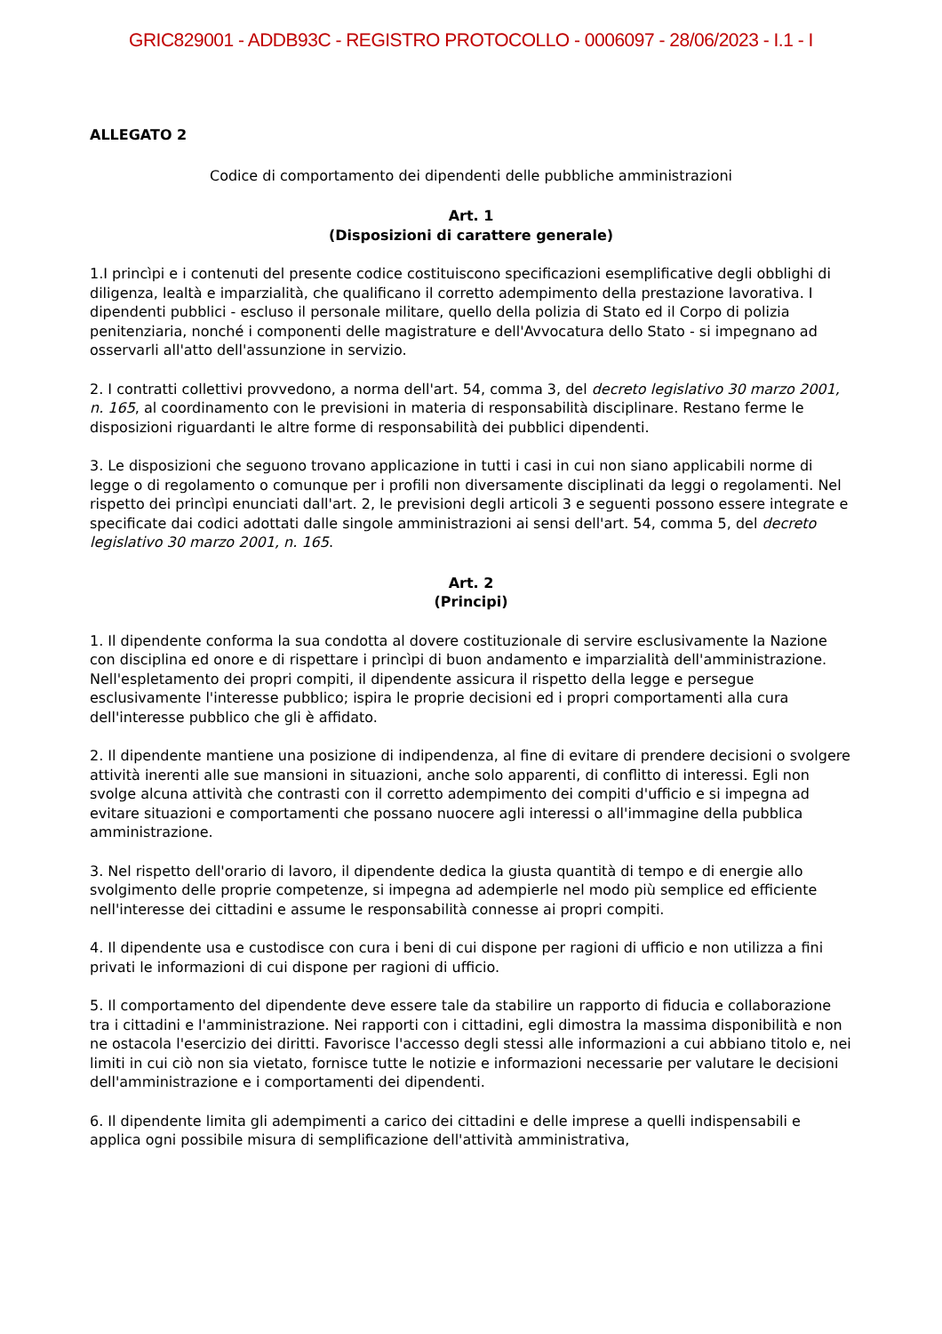GRIC829001 - ADDB93C - REGISTRO PROTOCOLLO - 0006097 - 28/06/2023 - I.1 - I
ALLEGATO 2
Codice di comportamento dei dipendenti delle pubbliche amministrazioni
Art. 1
(Disposizioni di carattere generale)
1.I princìpi e i contenuti del presente codice costituiscono specificazioni esemplificative degli obblighi di diligenza, lealtà e imparzialità, che qualificano il corretto adempimento della prestazione lavorativa. I dipendenti pubblici - escluso il personale militare, quello della polizia di Stato ed il Corpo di polizia penitenziaria, nonché i componenti delle magistrature e dell'Avvocatura dello Stato - si impegnano ad osservarli all'atto dell'assunzione in servizio.
2. I contratti collettivi provvedono, a norma dell'art. 54, comma 3, del decreto legislativo 30 marzo 2001, n. 165, al coordinamento con le previsioni in materia di responsabilità disciplinare. Restano ferme le disposizioni riguardanti le altre forme di responsabilità dei pubblici dipendenti.
3. Le disposizioni che seguono trovano applicazione in tutti i casi in cui non siano applicabili norme di legge o di regolamento o comunque per i profili non diversamente disciplinati da leggi o regolamenti. Nel rispetto dei princìpi enunciati dall'art. 2, le previsioni degli articoli 3 e seguenti possono essere integrate e specificate dai codici adottati dalle singole amministrazioni ai sensi dell'art. 54, comma 5, del decreto legislativo 30 marzo 2001, n. 165.
Art. 2
(Principi)
1. Il dipendente conforma la sua condotta al dovere costituzionale di servire esclusivamente la Nazione con disciplina ed onore e di rispettare i princìpi di buon andamento e imparzialità dell'amministrazione. Nell'espletamento dei propri compiti, il dipendente assicura il rispetto della legge e persegue esclusivamente l'interesse pubblico; ispira le proprie decisioni ed i propri comportamenti alla cura dell'interesse pubblico che gli è affidato.
2. Il dipendente mantiene una posizione di indipendenza, al fine di evitare di prendere decisioni o svolgere attività inerenti alle sue mansioni in situazioni, anche solo apparenti, di conflitto di interessi. Egli non svolge alcuna attività che contrasti con il corretto adempimento dei compiti d'ufficio e si impegna ad evitare situazioni e comportamenti che possano nuocere agli interessi o all'immagine della pubblica amministrazione.
3. Nel rispetto dell'orario di lavoro, il dipendente dedica la giusta quantità di tempo e di energie allo svolgimento delle proprie competenze, si impegna ad adempierle nel modo più semplice ed efficiente nell'interesse dei cittadini e assume le responsabilità connesse ai propri compiti.
4. Il dipendente usa e custodisce con cura i beni di cui dispone per ragioni di ufficio e non utilizza a fini privati le informazioni di cui dispone per ragioni di ufficio.
5. Il comportamento del dipendente deve essere tale da stabilire un rapporto di fiducia e collaborazione tra i cittadini e l'amministrazione. Nei rapporti con i cittadini, egli dimostra la massima disponibilità e non ne ostacola l'esercizio dei diritti. Favorisce l'accesso degli stessi alle informazioni a cui abbiano titolo e, nei limiti in cui ciò non sia vietato, fornisce tutte le notizie e informazioni necessarie per valutare le decisioni dell'amministrazione e i comportamenti dei dipendenti.
6. Il dipendente limita gli adempimenti a carico dei cittadini e delle imprese a quelli indispensabili e applica ogni possibile misura di semplificazione dell'attività amministrativa,